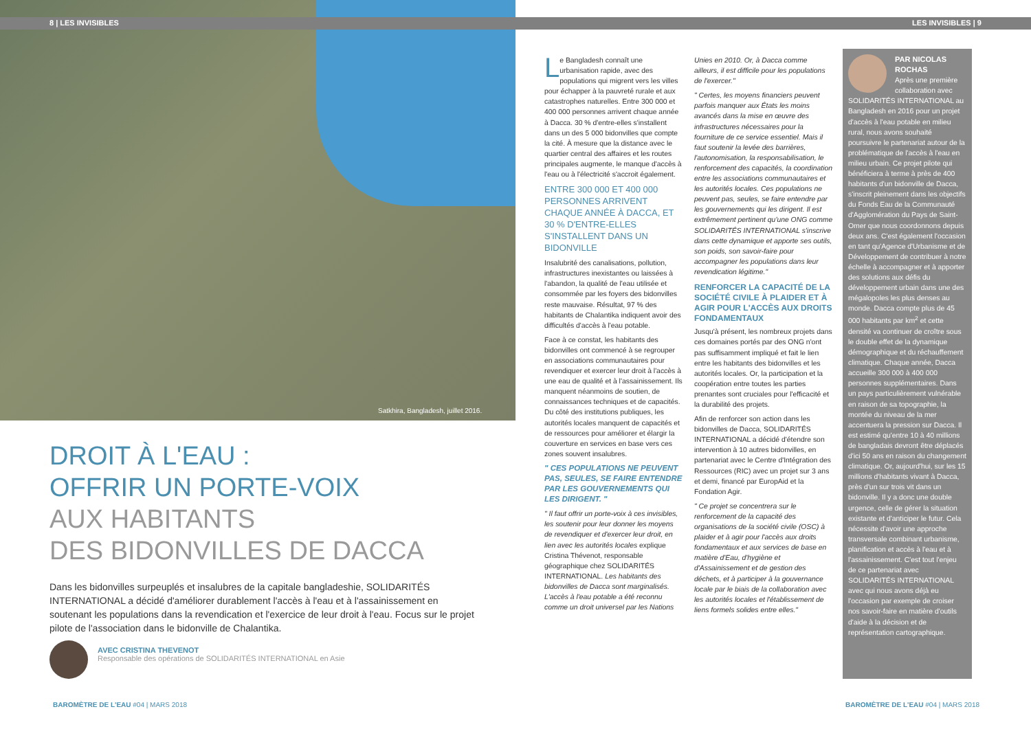Satkhira, Bangladesh, juillet 2016.
8 | LES INVISIBLES LES INVISIBLES | 9
DROIT À L'EAU :
OFFRIR UN PORTE-VOIX
AUX HABITANTS
DES BIDONVILLES DE DACCA
Dans les bidonvilles surpeuplés et insalubres de la capitale bangladeshie, SOLIDARITÉS INTERNATIONAL a décidé d'améliorer durablement l'accès à l'eau et à l'assainissement en soutenant les populations dans la revendication et l'exercice de leur droit à l'eau. Focus sur le projet pilote de l'association dans le bidonville de Chalantika.
AVEC CRISTINA THEVENOT
Responsable des opérations de SOLIDARITÉS INTERNATIONAL en Asie
Le Bangladesh connaît une urbanisation rapide, avec des populations qui migrent vers les villes pour échapper à la pauvreté rurale et aux catastrophes naturelles. Entre 300 000 et 400 000 personnes arrivent chaque année à Dacca. 30 % d'entre-elles s'installent dans un des 5 000 bidonvilles que compte la cité. À mesure que la distance avec le quartier central des affaires et les routes principales augmente, le manque d'accès à l'eau ou à l'électricité s'accroit également.
ENTRE 300 000 ET 400 000 PERSONNES ARRIVENT CHAQUE ANNÉE À DACCA, ET 30 % D'ENTRE-ELLES S'INSTALLENT DANS UN BIDONVILLE
Insalubrité des canalisations, pollution, infrastructures inexistantes ou laissées à l'abandon, la qualité de l'eau utilisée et consommée par les foyers des bidonvilles reste mauvaise. Résultat, 97 % des habitants de Chalantika indiquent avoir des difficultés d'accès à l'eau potable.
Face à ce constat, les habitants des bidonvilles ont commencé à se regrouper en associations communautaires pour revendiquer et exercer leur droit à l'accès à une eau de qualité et à l'assainissement. Ils manquent néanmoins de soutien, de connaissances techniques et de capacités. Du côté des institutions publiques, les autorités locales manquent de capacités et de ressources pour améliorer et élargir la couverture en services en base vers ces zones souvent insalubres.
" CES POPULATIONS NE PEUVENT PAS, SEULES, SE FAIRE ENTENDRE PAR LES GOUVERNEMENTS QUI LES DIRIGENT. "
" Il faut offrir un porte-voix à ces invisibles, les soutenir pour leur donner les moyens de revendiquer et d'exercer leur droit, en lien avec les autorités locales explique Cristina Thévenot, responsable géographique chez SOLIDARITÉS INTERNATIONAL. Les habitants des bidonvilles de Dacca sont marginalisés. L'accès à l'eau potable a été reconnu comme un droit universel par les Nations Unies en 2010. Or, à Dacca comme ailleurs, il est difficile pour les populations de l'exercer."
" Certes, les moyens financiers peuvent parfois manquer aux États les moins avancés dans la mise en œuvre des infrastructures nécessaires pour la fourniture de ce service essentiel. Mais il faut soutenir la levée des barrières, l'autonomisation, la responsabilisation, le renforcement des capacités, la coordination entre les associations communautaires et les autorités locales. Ces populations ne peuvent pas, seules, se faire entendre par les gouvernements qui les dirigent. Il est extrêmement pertinent qu'une ONG comme SOLIDARITÉS INTERNATIONAL s'inscrive dans cette dynamique et apporte ses outils, son poids, son savoir-faire pour accompagner les populations dans leur revendication légitime."
RENFORCER LA CAPACITÉ DE LA SOCIÉTÉ CIVILE À PLAIDER ET À AGIR POUR L'ACCÈS AUX DROITS FONDAMENTAUX
Jusqu'à présent, les nombreux projets dans ces domaines portés par des ONG n'ont pas suffisamment impliqué et fait le lien entre les habitants des bidonvilles et les autorités locales. Or, la participation et la coopération entre toutes les parties prenantes sont cruciales pour l'efficacité et la durabilité des projets.
Afin de renforcer son action dans les bidonvilles de Dacca, SOLIDARITÉS INTERNATIONAL a décidé d'étendre son intervention à 10 autres bidonvilles, en partenariat avec le Centre d'Intégration des Ressources (RIC) avec un projet sur 3 ans et demi, financé par EuropAid et la Fondation Agir.
" Ce projet se concentrera sur le renforcement de la capacité des organisations de la société civile (OSC) à plaider et à agir pour l'accès aux droits fondamentaux et aux services de base en matière d'Eau, d'hygiène et d'Assainissement et de gestion des déchets, et à participer à la gouvernance locale par le biais de la collaboration avec les autorités locales et l'établissement de liens formels solides entre elles."
PAR NICOLAS ROCHAS
Après une première collaboration avec SOLIDARITÉS INTERNATIONAL au Bangladesh en 2016 pour un projet d'accès à l'eau potable en milieu rural, nous avons souhaité poursuivre le partenariat autour de la problématique de l'accès à l'eau en milieu urbain. Ce projet pilote qui bénéficiera à terme à près de 400 habitants d'un bidonville de Dacca, s'inscrit pleinement dans les objectifs du Fonds Eau de la Communauté d'Agglomération du Pays de Saint-Omer que nous coordonnons depuis deux ans. C'est également l'occasion en tant qu'Agence d'Urbanisme et de Développement de contribuer à notre échelle à accompagner et à apporter des solutions aux défis du développement urbain dans une des mégalopoles les plus denses au monde. Dacca compte plus de 45 000 habitants par km<sup>2</sup> et cette densité va continuer de croître sous le double effet de la dynamique démographique et du réchauffement climatique. Chaque année, Dacca accueille 300 000 à 400 000 personnes supplémentaires. Dans un pays particulièrement vulnérable en raison de sa topographie, la montée du niveau de la mer accentuera la pression sur Dacca. Il est estimé qu'entre 10 à 40 millions de bangladais devront être déplacés d'ici 50 ans en raison du changement climatique. Or, aujourd'hui, sur les 15 millions d'habitants vivant à Dacca, près d'un sur trois vit dans un bidonville. Il y a donc une double urgence, celle de gérer la situation existante et d'anticiper le futur. Cela nécessite d'avoir une approche transversale combinant urbanisme, planification et accès à l'eau et à l'assainissement. C'est tout l'enjeu de ce partenariat avec SOLIDARITÉS INTERNATIONAL avec qui nous avons déjà eu l'occasion par exemple de croiser nos savoir-faire en matière d'outils d'aide à la décision et de représentation cartographique.
BAROMÈTRE DE L'EAU #04 | MARS 2018
BAROMÈTRE DE L'EAU #04 | MARS 2018